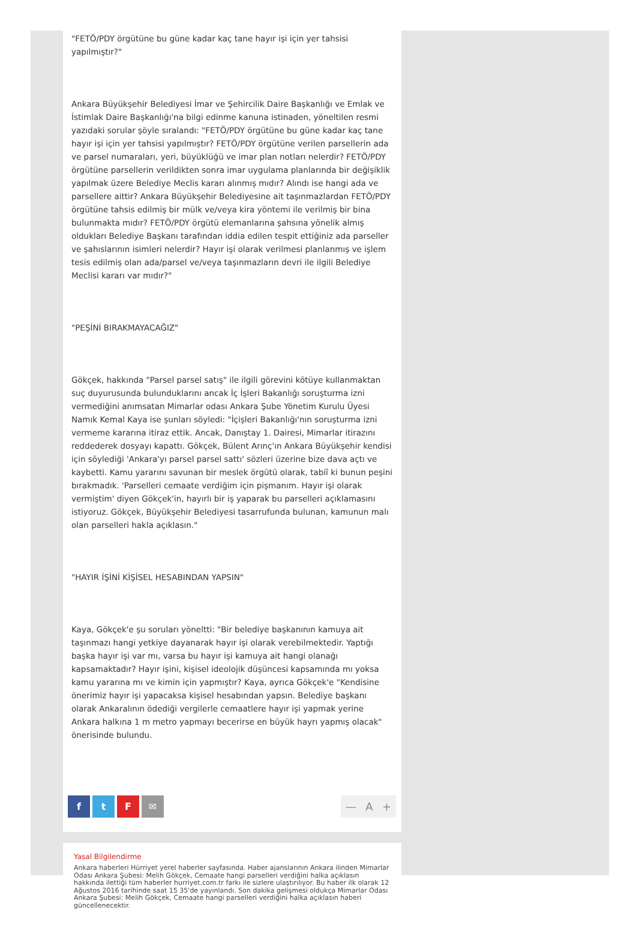"FETÖ/PDY örgütüne bu güne kadar kaç tane hayır işi için yer tahsisi yapılmıştır?"
Ankara Büyükşehir Belediyesi İmar ve Şehircilik Daire Başkanlığı ve Emlak ve İstimlak Daire Başkanlığı'na bilgi edinme kanuna istinaden, yöneltilen resmi yazıdaki sorular şöyle sıralandı: "FETÖ/PDY örgütüne bu güne kadar kaç tane hayır işi için yer tahsisi yapılmıştır? FETÖ/PDY örgütüne verilen parsellerin ada ve parsel numaraları, yeri, büyüklüğü ve imar plan notları nelerdir? FETÖ/PDY örgütüne parsellerin verildikten sonra imar uygulama planlarında bir değişiklik yapılmak üzere Belediye Meclis kararı alınmış mıdır? Alındı ise hangi ada ve parsellere aittir? Ankara Büyükşehir Belediyesine ait taşınmazlardan FETÖ/PDY örgütüne tahsis edilmiş bir mülk ve/veya kira yöntemi ile verilmiş bir bina bulunmakta mıdır? FETÖ/PDY örgütü elemanlarına şahsına yönelik almış oldukları Belediye Başkanı tarafından iddia edilen tespit ettiğiniz ada parseller ve şahıslarının isimleri nelerdir? Hayır işi olarak verilmesi planlanmış ve işlem tesis edilmiş olan ada/parsel ve/veya taşınmazların devri ile ilgili Belediye Meclisi kararı var mıdır?"
"PEŞİNİ BIRAKMAYACAĞIZ"
Gökçek, hakkında "Parsel parsel satış" ile ilgili görevini kötüye kullanmaktan suç duyurusunda bulunduklarını ancak İç İşleri Bakanlığı soruşturma izni vermediğini anımsatan Mimarlar odası Ankara Şube Yönetim Kurulu Üyesi Namık Kemal Kaya ise şunları söyledi: "İçişleri Bakanlığı'nın soruşturma izni vermeme kararına itiraz ettik. Ancak, Danıştay 1. Dairesi, Mimarlar itirazını reddederek dosyayı kapattı. Gökçek, Bülent Arınç'ın Ankara Büyükşehir kendisi için söylediği 'Ankara'yı parsel parsel sattı' sözleri üzerine bize dava açtı ve kaybetti. Kamu yararını savunan bir meslek örgütü olarak, tabiî ki bunun peşini bırakmadık. 'Parselleri cemaate verdiğim için pişmanım. Hayır işi olarak vermiştim' diyen Gökçek'in, hayırlı bir iş yaparak bu parselleri açıklamasını istiyoruz. Gökçek, Büyükşehir Belediyesi tasarrufunda bulunan, kamunun malı olan parselleri hakla açıklasın."
"HAYIR İŞİNİ KİŞİSEL HESABINDAN YAPSIN"
Kaya, Gökçek'e şu soruları yöneltti: "Bir belediye başkanının kamuya ait taşınmazı hangi yetkiye dayanarak hayır işi olarak verebilmektedir. Yaptığı başka hayır işi var mı, varsa bu hayır işi kamuya ait hangi olanağı kapsamaktadır? Hayır işini, kişisel ideolojik düşüncesi kapsamında mı yoksa kamu yararına mı ve kimin için yapmıştır? Kaya, ayrıca Gökçek'e "Kendisine önerimiz hayır işi yapacaksa kişisel hesabından yapsın. Belediye başkanı olarak Ankaralının ödediği vergilerle cemaatlere hayır işi yapmak yerine Ankara halkına 1 m metro yapmayı becerirse en büyük hayrı yapmış olacak" önerisinde bulundu.
ftF ✉
— A +
Yasal Bilgilendirme
Ankara haberleri Hürriyet yerel haberler sayfasında. Haber ajanslarının Ankara ilinden Mimarlar Odası Ankara Şubesi: Melih Gökçek, Cemaate hangi parselleri verdiğini halka açıklasın hakkında ilettiği tüm haberler hurriyet.com.tr farkı ile sizlere ulaştırılıyor. Bu haber ilk olarak 12 Ağustos 2016 tarihinde saat 15 35'de yayınlandı. Son dakika gelişmesi oldukça Mimarlar Odası Ankara Şubesi: Melih Gökçek, Cemaate hangi parselleri verdiğini halka açıklasın haberi güncellenecektir.